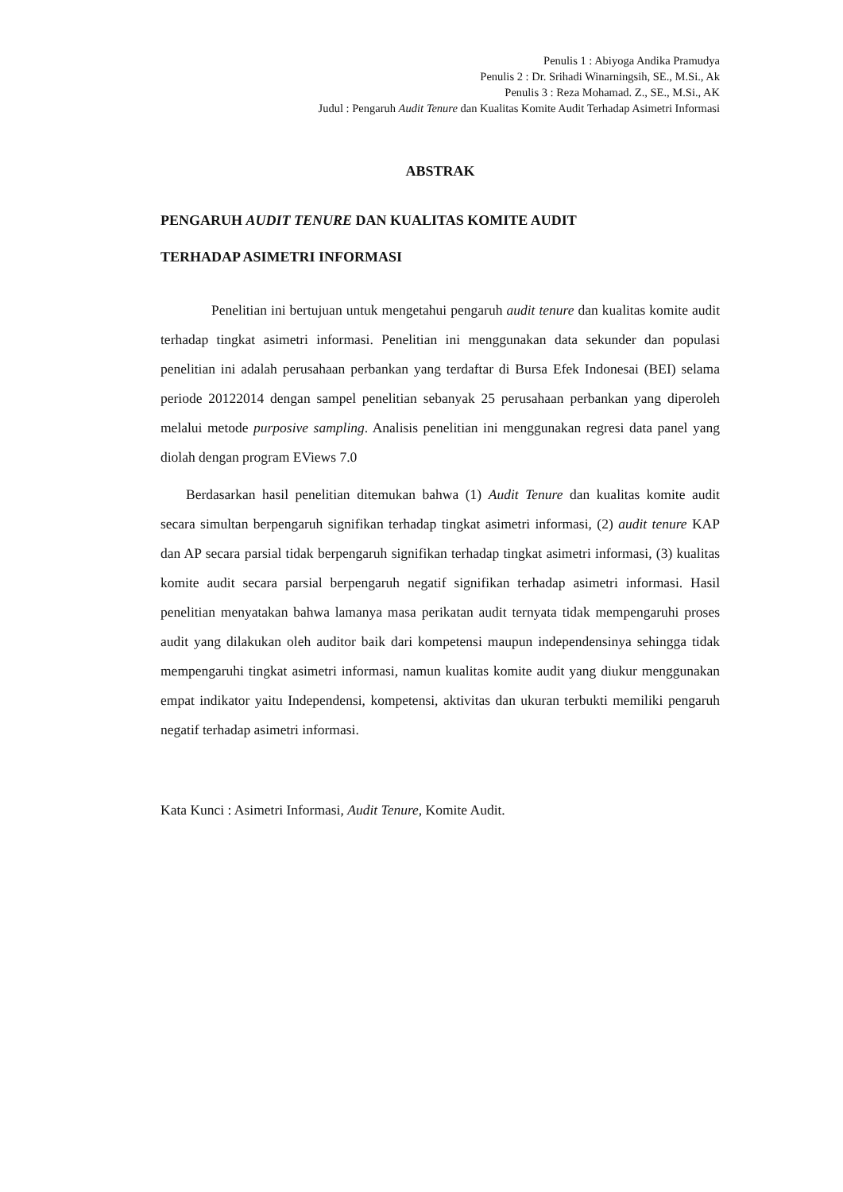Penulis 1 : Abiyoga Andika Pramudya
Penulis 2 : Dr. Srihadi Winarningsih, SE., M.Si., Ak
Penulis 3 : Reza Mohamad. Z., SE., M.Si., AK
Judul : Pengaruh Audit Tenure dan Kualitas Komite Audit Terhadap Asimetri Informasi
ABSTRAK
PENGARUH AUDIT TENURE DAN KUALITAS KOMITE AUDIT
TERHADAP ASIMETRI INFORMASI
Penelitian ini bertujuan untuk mengetahui pengaruh audit tenure dan kualitas komite audit terhadap tingkat asimetri informasi. Penelitian ini menggunakan data sekunder dan populasi penelitian ini adalah perusahaan perbankan yang terdaftar di Bursa Efek Indonesai (BEI) selama periode 20122014 dengan sampel penelitian sebanyak 25 perusahaan perbankan yang diperoleh melalui metode purposive sampling. Analisis penelitian ini menggunakan regresi data panel yang diolah dengan program EViews 7.0
Berdasarkan hasil penelitian ditemukan bahwa (1) Audit Tenure dan kualitas komite audit secara simultan berpengaruh signifikan terhadap tingkat asimetri informasi, (2) audit tenure KAP dan AP secara parsial tidak berpengaruh signifikan terhadap tingkat asimetri informasi, (3) kualitas komite audit secara parsial berpengaruh negatif signifikan terhadap asimetri informasi. Hasil penelitian menyatakan bahwa lamanya masa perikatan audit ternyata tidak mempengaruhi proses audit yang dilakukan oleh auditor baik dari kompetensi maupun independensinya sehingga tidak mempengaruhi tingkat asimetri informasi, namun kualitas komite audit yang diukur menggunakan empat indikator yaitu Independensi, kompetensi, aktivitas dan ukuran terbukti memiliki pengaruh negatif terhadap asimetri informasi.
Kata Kunci : Asimetri Informasi, Audit Tenure, Komite Audit.